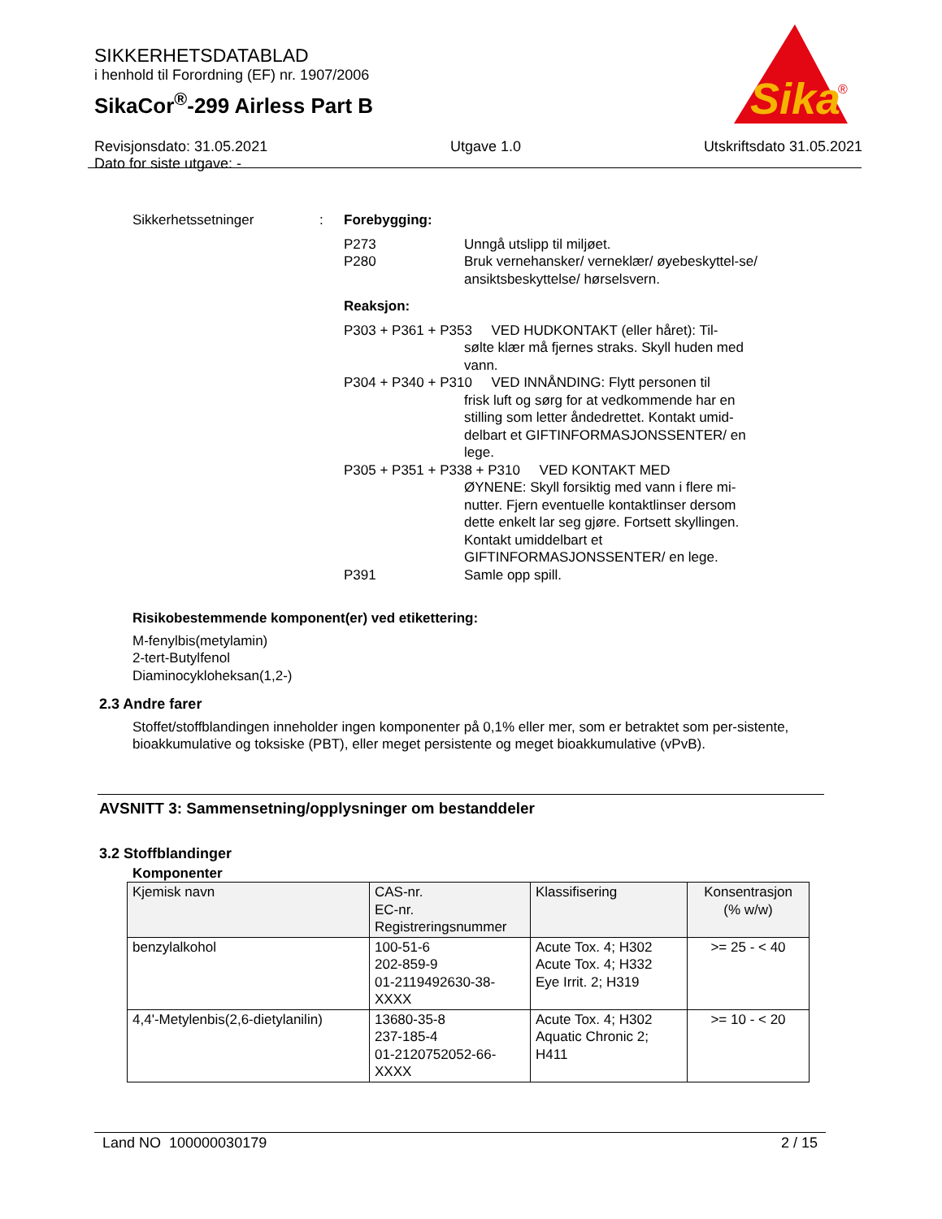SIKKERHETSDATABLAD
i henhold til Forordning (EF) nr. 1907/2006
SikaCor<sup>®</sup>-299 Airless Part B
Revisjonsdato: 31.05.2021
Dato for siste utgave: - Utgave 1.0 Utskriftsdato 31.05.2021
Sika
®
Sikkerhetssetninger : Forebygging:
P273 Unngå utslipp til miljøet.
P280 Bruk vernehansker/ verneklær/ øyebeskyttel-se/ ansiktsbeskyttelse/ hørselsvern.
Reaksjon:
P303 + P361 + P353 VED HUDKONTAKT (eller håret): Til-
sølte klær må fjernes straks. Skyll huden med vann.
P304 + P340 + P310 VED INNÅNDING: Flytt personen til
frisk luft og sørg for at vedkommende har en stilling som letter åndedrettet. Kontakt umid-delbart et GIFTINFORMASJONSSENTER/ en lege.
P305 + P351 + P338 + P310 VED KONTAKT MED
ØYNENE: Skyll forsiktig med vann i flere mi-nutter. Fjern eventuelle kontaktlinser dersom dette enkelt lar seg gjøre. Fortsett skyllingen. Kontakt umiddelbart et GIFTINFORMASJONSSENTER/ en lege.
P391 Samle opp spill.
Risikobestemmende komponent(er) ved etikettering:
M-fenylbis(metylamin)
2-tert-Butylfenol
Diaminocykloheksan(1,2-)
2.3 Andre farer
Stoffet/stoffblandingen inneholder ingen komponenter på 0,1% eller mer, som er betraktet som per-sistente, bioakkumulative og toksiske (PBT), eller meget persistente og meget bioakkumulative (vPvB).
AVSNITT 3: Sammensetning/opplysninger om bestanddeler
3.2 Stoffblandinger
Komponenter
| Kjemisk navn | CAS-nr. EC-nr. Registreringsnummer | Klassifisering | Konsentrasjon (% w/w) |
| --- | --- | --- | --- |
| benzylalkohol | 100-51-6 202-859-9 01-2119492630-38-XXXX | Acute Tox. 4; H302 Acute Tox. 4; H332 Eye Irrit. 2; H319 | >= 25 - < 40 |
| 4,4'-Metylenbis(2,6-dietylanilin) | 13680-35-8 237-185-4 01-2120752052-66-XXXX | Acute Tox. 4; H302 Aquatic Chronic 2; H411 | >= 10 - < 20 |
Land NO 100000030179 2 / 15